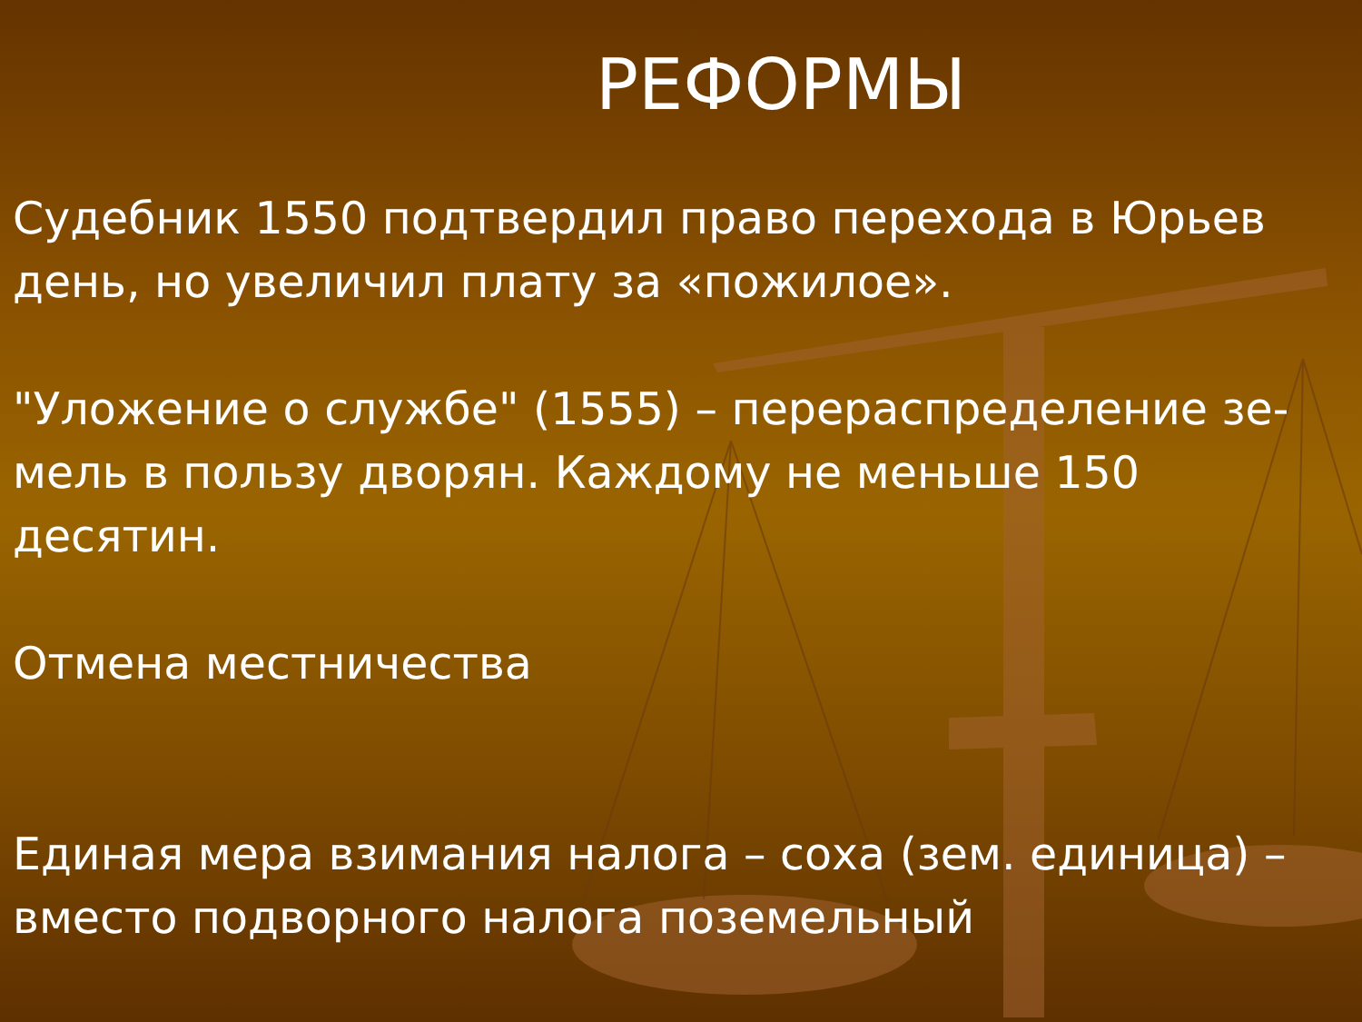РЕФОРМЫ
Судебник 1550 подтвердил право перехода в Юрьев день, но увеличил плату за «пожилое».
"Уложение о службе" (1555) – перераспределение зе-мель в пользу дворян. Каждому не меньше 150 десятин.
Отмена местничества
Единая мера взимания налога – соха (зем. единица) – вместо подворного налога поземельный